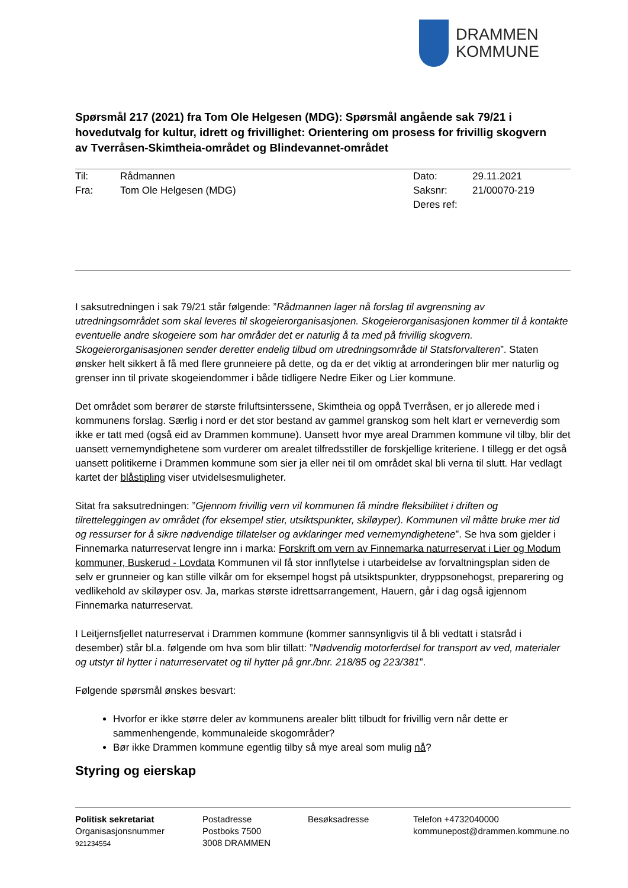DRAMMEN
KOMMUNE
Spørsmål 217 (2021) fra Tom Ole Helgesen (MDG): Spørsmål angående sak 79/21 i hovedutvalg for kultur, idrett og frivillighet: Orientering om prosess for frivillig skogvern av Tverråsen-Skimtheia-området og Blindevannet-området
| Til: | Rådmannen | Dato: | 29.11.2021 |
| Fra: | Tom Ole Helgesen (MDG) | Saksnr: | 21/00070-219 |
| | | Deres ref: | |
I saksutredningen i sak 79/21 står følgende: ”Rådmannen lager nå forslag til avgrensning av utredningsområdet som skal leveres til skogeierorganisasjonen. Skogeierorganisasjonen kommer til å kontakte eventuelle andre skogeiere som har områder det er naturlig å ta med på frivillig skogvern. Skogeierorganisasjonen sender deretter endelig tilbud om utredningsområde til Statsforvalteren”. Staten ønsker helt sikkert å få med flere grunneiere på dette, og da er det viktig at arronderingen blir mer naturlig og grenser inn til private skogeiendommer i både tidligere Nedre Eiker og Lier kommune.
Det området som berører de største friluftsinterssene, Skimtheia og oppå Tverråsen, er jo allerede med i kommunens forslag. Særlig i nord er det stor bestand av gammel granskog som helt klart er verneverdig som ikke er tatt med (også eid av Drammen kommune). Uansett hvor mye areal Drammen kommune vil tilby, blir det uansett vernemyndighetene som vurderer om arealet tilfredsstiller de forskjellige kriteriene. I tillegg er det også uansett politikerne i Drammen kommune som sier ja eller nei til om området skal bli verna til slutt. Har vedlagt kartet der blåstipling viser utvidelsesmuligheter.
Sitat fra saksutredningen: ”Gjennom frivillig vern vil kommunen få mindre fleksibilitet i driften og tilretteleggingen av området (for eksempel stier, utsiktspunkter, skiløyper). Kommunen vil måtte bruke mer tid og ressurser for å sikre nødvendige tillatelser og avklaringer med vernemyndighetene”. Se hva som gjelder i Finnemarka naturreservat lengre inn i marka: Forskrift om vern av Finnemarka naturreservat i Lier og Modum kommuner, Buskerud - Lovdata Kommunen vil få stor innflytelse i utarbeidelse av forvaltningsplan siden de selv er grunneier og kan stille vilkår om for eksempel hogst på utsiktspunkter, dryppsonehogst, preparering og vedlikehold av skiløyper osv. Ja, markas største idrettsarrangement, Hauern, går i dag også igjennom Finnemarka naturreservat.
I Leitjernsfjellet naturreservat i Drammen kommune (kommer sannsynligvis til å bli vedtatt i statsråd i desember) står bl.a. følgende om hva som blir tillatt: ”Nødvendig motorferdsel for transport av ved, materialer og utstyr til hytter i naturreservatet og til hytter på gnr./bnr. 218/85 og 223/381”.
Følgende spørsmål ønskes besvart:
Hvorfor er ikke større deler av kommunens arealer blitt tilbudt for frivillig vern når dette er sammenhengende, kommunaleide skogområder?
Bør ikke Drammen kommune egentlig tilby så mye areal som mulig nå?
Styring og eierskap
Politisk sekretariat
Organisasjonsnummer
921234554
Postadresse
Postboks 7500
3008 DRAMMEN
Besøksadresse Telefon +4732040000
kommunepost@drammen.kommune.no